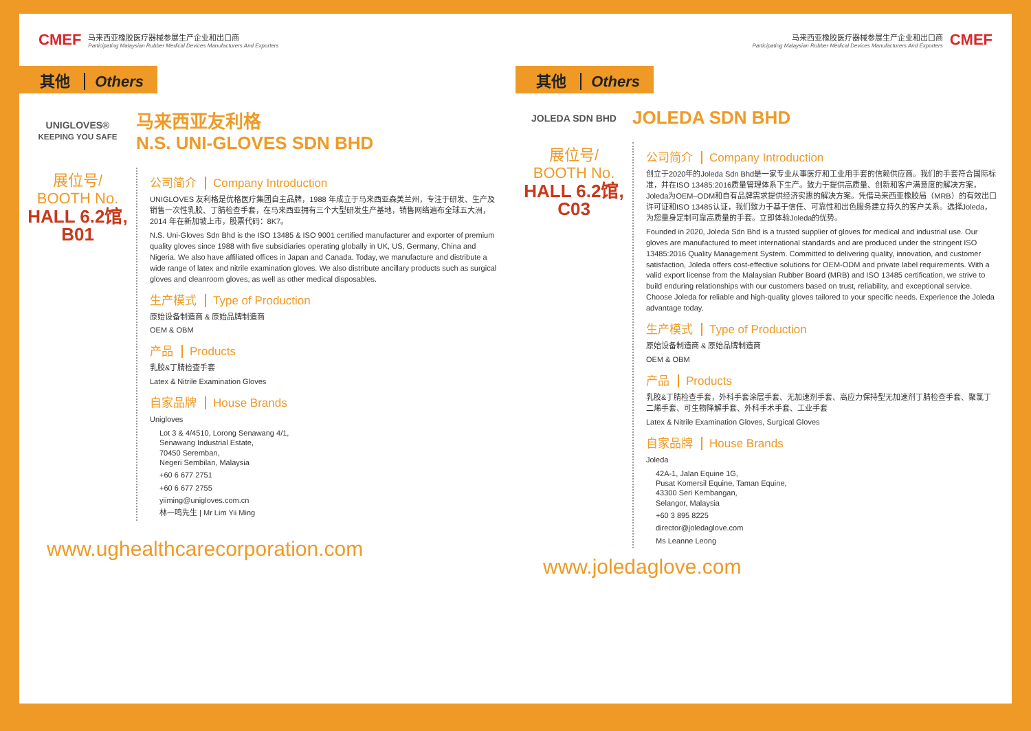CMEF
马来西亚橡胶医疗器械参展生产企业和出口商
Participating Malaysian Rubber Medical Devices Manufacturers And Exporters
其他 Others
UNIGLOVES®
KEEPING YOU SAFE
马来西亚友利格
N.S. UNI-GLOVES SDN BHD
展位号/
BOOTH No.
HALL 6.2馆,
B01
公司简介 Company Introduction
UNIGLOVES 友利格是优格医疗集团自主品牌，1988 年成立于马来西亚森美兰州，专注于研发、生产及销售一次性乳胶、丁腈检查手套，在马来西亚拥有三个大型研发生产基地，销售网络遍布全球五大洲，2014 年在新加坡上市，股票代码：8K7。
N.S. Uni-Gloves Sdn Bhd is the ISO 13485 & ISO 9001 certified manufacturer and exporter of premium quality gloves since 1988 with five subsidiaries operating globally in UK, US, Germany, China and Nigeria. We also have affiliated offices in Japan and Canada. Today, we manufacture and distribute a wide range of latex and nitrile examination gloves. We also distribute ancillary products such as surgical gloves and cleanroom gloves, as well as other medical disposables.
生产模式 Type of Production
原始设备制造商 & 原始品牌制造商
OEM & OBM
产品 Products
乳胶&丁腈检查手套
Latex & Nitrile Examination Gloves
自家品牌 House Brands
Unigloves
Lot 3 & 4/4510, Lorong Senawang 4/1,
Senawang Industrial Estate,
70450 Seremban,
Negeri Sembilan, Malaysia
+60 6 677 2751
+60 6 677 2755
yiiming@unigloves.com.cn
林一鸣先生 | Mr Lim Yii Ming
www.ughealthcarecorporation.com
马来西亚橡胶医疗器械参展生产企业和出口商
Participating Malaysian Rubber Medical Devices Manufacturers And Exporters
CMEF
其他 Others
JOLEDA SDN BHD
JOLEDA SDN BHD
展位号/
BOOTH No.
HALL 6.2馆,
C03
公司简介 Company Introduction
创立于2020年的Joleda Sdn Bhd是一家专业从事医疗和工业用手套的信赖供应商。我们的手套符合国际标准，并在ISO 13485:2016质量管理体系下生产。致力于提供高质量、创新和客户满意度的解决方案，Joleda为OEM–ODM和自有品牌需求提供经济实惠的解决方案。凭借马来西亚橡胶局（MRB）的有效出口许可证和ISO 13485认证，我们致力于基于信任、可靠性和出色服务建立持久的客户关系。选择Joleda，为您量身定制可靠高质量的手套。立即体验Joleda的优势。
Founded in 2020, Joleda Sdn Bhd is a trusted supplier of gloves for medical and industrial use. Our gloves are manufactured to meet international standards and are produced under the stringent ISO 13485:2016 Quality Management System. Committed to delivering quality, innovation, and customer satisfaction, Joleda offers cost-effective solutions for OEM-ODM and private label requirements. With a valid export license from the Malaysian Rubber Board (MRB) and ISO 13485 certification, we strive to build enduring relationships with our customers based on trust, reliability, and exceptional service. Choose Joleda for reliable and high-quality gloves tailored to your specific needs. Experience the Joleda advantage today.
生产模式 Type of Production
原始设备制造商 & 原始品牌制造商
OEM & OBM
产品 Products
乳胶&丁腈检查手套，外科手套涂层手套、无加速剂手套、高应力保持型无加速剂丁腈检查手套、聚氯丁二烯手套、可生物降解手套、外科手术手套、工业手套
Latex & Nitrile Examination Gloves, Surgical Gloves
自家品牌 House Brands
Joleda
42A-1, Jalan Equine 1G,
Pusat Komersil Equine, Taman Equine,
43300 Seri Kembangan,
Selangor, Malaysia
+60 3 895 8225
director@joledaglove.com
Ms Leanne Leong
www.joledaglove.com